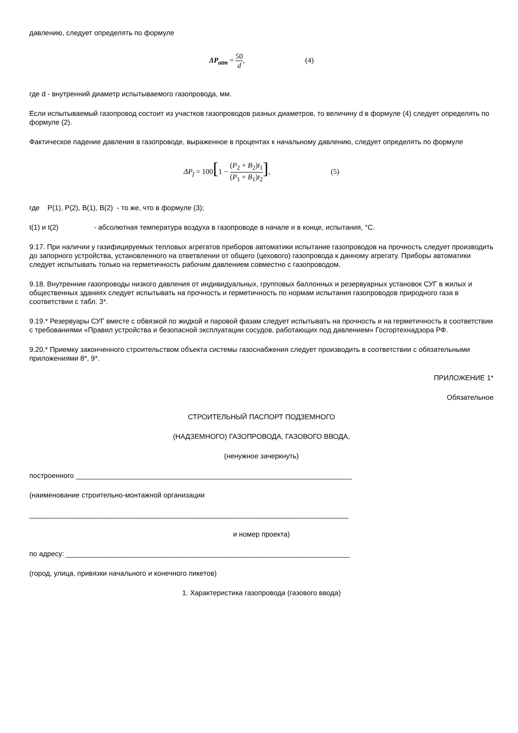давлению, следует определять по формуле
ΔP<sub>atm</sub> = 50 d, (4)
где d - внутренний диаметр испытываемого газопровода, мм.
Если испытываемый газопровод состоит из участков газопроводов разных диаметров, то величину d в формуле (4) следует определять по формуле (2).
Фактическое падение давления в газопроводе, выраженное в процентах к начальному давлению, следует определять по формуле
ΔP<sub>f</sub> = 100[1 − (P<sub>2</sub> + B<sub>2</sub>)t<sub>1</sub> (P<sub>1</sub> + B<sub>1</sub>)t<sub>2</sub>], (5)
где P(1), P(2), B(1), B(2) - то же, что в формуле (3);
t(1) и t(2) - абсолютная температура воздуха в газопроводе в начале и в конце, испытания, °С.
9.17. При наличии у газифицируемых тепловых агрегатов приборов автоматики испытание газопроводов на прочность следует производить до запорного устройства, установленного на ответвлении от общего (цехового) газопровода к данному агрегату. Приборы автоматики следует испытывать только на герметичность рабочим давлением совместно с газопроводом.
9.18. Внутренние газопроводы низкого давления от индивидуальных, групповых баллонных и резервуарных установок СУГ в жилых и общественных зданиях следует испытывать на прочность и герметичность по нормам испытания газопроводов природного газа в соответствии с табл. 3*.
9.19.* Резервуары СУГ вместе с обвязкой по жидкой и паровой фазам следует испытывать на прочность и на герметичность в соответствии с требованиями «Правил устройства и безопасной эксплуатации сосудов, работающих под давлением» Госгортехнадзора РФ.
9.20.* Приемку законченного строительством объекта системы газоснабжения следует производить в соответствии с обязательными приложениями 8*, 9*.
ПРИЛОЖЕНИЕ 1*
Обязательное
СТРОИТЕЛЬНЫЙ ПАСПОРТ ПОДЗЕМНОГО
(НАДЗЕМНОГО) ГАЗОПРОВОДА, ГАЗОВОГО ВВОДА,
(ненужное зачеркнуть)
построенного ______________________________________________________________________
(наименование строительно-монтажной организации
_________________________________________________________________________________
и номер проекта)
по адресу: ________________________________________________________________________
(город, улица, привязки начального и конечного пикетов)
1. Характеристика газопровода (газового ввода)